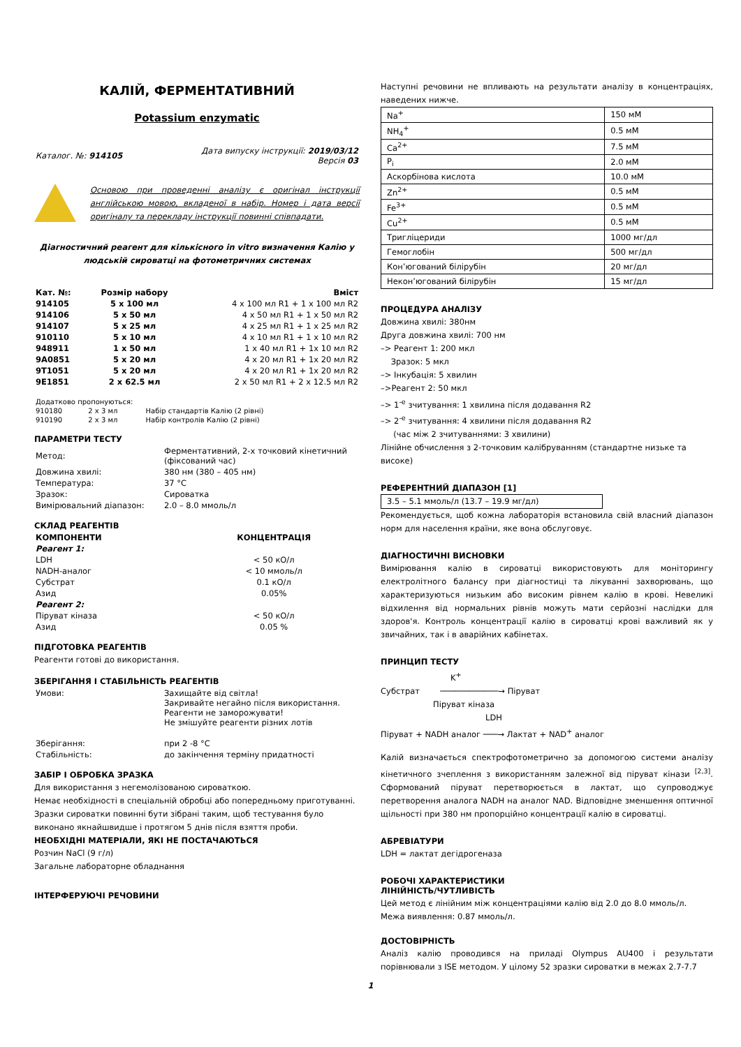КАЛІЙ, ФЕРМЕНТАТИВНИЙ
Potassium enzymatic
| Каталог. №: 914105 | Дата випуску інструкції: 2019/03/12 Версія 03 |
Основою при проведенні аналізу є оригінал інструкції англійською мовою, вкладеної в набір. Номер і дата версії оригіналу та перекладу інструкції повинні співпадати.
Діагностичний реагент для кількісного in vitro визначення Калію у людській сироватці на фотометричних системах
| Кат. №: | Розмір набору | Вміст |
| --- | --- | --- |
| 914105 | 5 x 100 мл | 4 x 100 мл R1 + 1 x 100 мл R2 |
| 914106 | 5 x 50 мл | 4 x 50 мл R1 + 1 x 50 мл R2 |
| 914107 | 5 x 25 мл | 4 x 25 мл R1 + 1 x 25 мл R2 |
| 910110 | 5 x 10 мл | 4 x 10 мл R1 + 1 x 10 мл R2 |
| 948911 | 1 x 50 мл | 1 x 40 мл R1 + 1x 10 мл R2 |
| 9A0851 | 5 x 20 мл | 4 x 20 мл R1 + 1x 20 мл R2 |
| 9T1051 | 5 x 20 мл | 4 x 20 мл R1 + 1x 20 мл R2 |
| 9E1851 | 2 x 62.5 мл | 2 x 50 мл R1 + 2 x 12.5 мл R2 |
| Додатково пропонуються: | | |
| 910180 | 2 x 3 мл | Набір стандартів Калію (2 рівні) |
| 910190 | 2 x 3 мл | Набір контролів Калію (2 рівні) |
ПАРАМЕТРИ ТЕСТУ
| Метод: | Ферментативний, 2-х точковий кінетичний (фіксований час) |
| Довжина хвилі: | 380 нм (380 – 405 нм) |
| Температура: | 37 °C |
| Зразок: | Сироватка |
| Вимірювальний діапазон: | 2.0 – 8.0 ммоль/л |
СКЛАД РЕАГЕНТІВ
| КОМПОНЕНТИ | КОНЦЕНТРАЦІЯ |
| --- | --- |
| Реагент 1: | |
| LDH | < 50 кО/л |
| NADH-аналог | < 10 ммоль/л |
| Субстрат | 0.1 кО/л |
| Азид | 0.05% |
| Реагент 2: | |
| Піруват кіназа | < 50 кО/л |
| Азид | 0.05 % |
ПІДГОТОВКА РЕАГЕНТІВ
Реагенти готові до використання.
ЗБЕРІГАННЯ І СТАБІЛЬНІСТЬ РЕАГЕНТІВ
| Умови: | Захищайте від світла! Закривайте негайно після використання. Реагенти не заморожувати! Не змішуйте реагенти різних лотів |
| Зберігання: | при 2 -8 °C |
| Стабільність: | до закінчення терміну придатності |
ЗАБІР І ОБРОБКА ЗРАЗКА
Для використання з негемолізованою сироваткою.
Немає необхідності в спеціальній обробці або попередньому приготуванні.
Зразки сироватки повинні бути зібрані таким, щоб тестування було виконано якнайшвидше і протягом 5 днів після взяття проби.
НЕОБХІДНІ МАТЕРІАЛИ, ЯКІ НЕ ПОСТАЧАЮТЬСЯ
Розчин NaCl (9 г/л)
Загальне лабораторне обладнання
ІНТЕРФЕРУЮЧІ РЕЧОВИНИ
Наступні речовини не впливають на результати аналізу в концентраціях, наведених нижче.
| Na<sup>+</sup> | 150 мМ |
| NH<sub>4</sub><sup>+</sup> | 0.5 мМ |
| Ca<sup>2+</sup> | 7.5 мМ |
| P<sub>i</sub> | 2.0 мМ |
| Аскорбінова кислота | 10.0 мМ |
| Zn<sup>2+</sup> | 0.5 мМ |
| Fe<sup>3+</sup> | 0.5 мМ |
| Cu<sup>2+</sup> | 0.5 мМ |
| Тригліцериди | 1000 мг/дл |
| Гемоглобін | 500 мг/дл |
| Кон’югований білірубін | 20 мг/дл |
| Некон’югований білірубін | 15 мг/дл |
ПРОЦЕДУРА АНАЛІЗУ
Довжина хвилі: 380нм
Друга довжина хвилі: 700 нм
–> Реагент 1: 200 мкл
Зразок: 5 мкл
–> Інкубація: 5 хвилин
–>Реагент 2: 50 мкл
–> 1<sup>-е</sup> зчитування: 1 хвилина після додавання R2
–> 2<sup>-е</sup> зчитування: 4 хвилини після додавання R2
(час між 2 зчитуваннями: 3 хвилини)
Лінійне обчислення з 2-точковим калібруванням (стандартне низьке та високе)
РЕФЕРЕНТНИЙ ДІАПАЗОН [1]
3.5 – 5.1 ммоль/л (13.7 – 19.9 мг/дл)
Рекомендується, щоб кожна лабораторія встановила свій власний діапазон норм для населення країни, яке вона обслуговує.
ДІАГНОСТИЧНІ ВИСНОВКИ
Вимірювання калію в сироватці використовують для моніторингу електролітного балансу при діагностиці та лікуванні захворювань, що характеризуються низьким або високим рівнем калію в крові. Невеликі відхилення від нормальних рівнів можуть мати серйозні наслідки для здоров'я. Контроль концентрації калію в сироватці крові важливий як у звичайних, так і в аварійних кабінетах.
ПРИНЦИП ТЕСТУ
K<sup>+</sup>
Субстрат ────────────→ Піруват
Піруват кіназа
LDH
Піруват + NADH аналог ───→ Лактат + NAD<sup>+</sup> аналог
Калій визначається спектрофотометрично за допомогою системи аналізу кінетичного зчеплення з використанням залежної від піруват кінази <sup>[2,3]</sup>. Сформований піруват перетворюється в лактат, що супроводжує перетворення аналога NADH на аналог NAD. Відповідне зменшення оптичної щільності при 380 нм пропорційно концентрації калію в сироватці.
АБРЕВІАТУРИ
LDH = лактат дегідрогеназа
РОБОЧІ ХАРАКТЕРИСТИКИ
ЛІНІЙНІСТЬ/ЧУТЛИВІСТЬ
Цей метод є лінійним між концентраціями калію від 2.0 до 8.0 ммоль/л.
Межа виявлення: 0.87 ммоль/л.
ДОСТОВІРНІСТЬ
Аналіз калію проводився на приладі Olympus AU400 і результати порівнювали з ISE методом. У цілому 52 зразки сироватки в межах 2.7-7.7
1